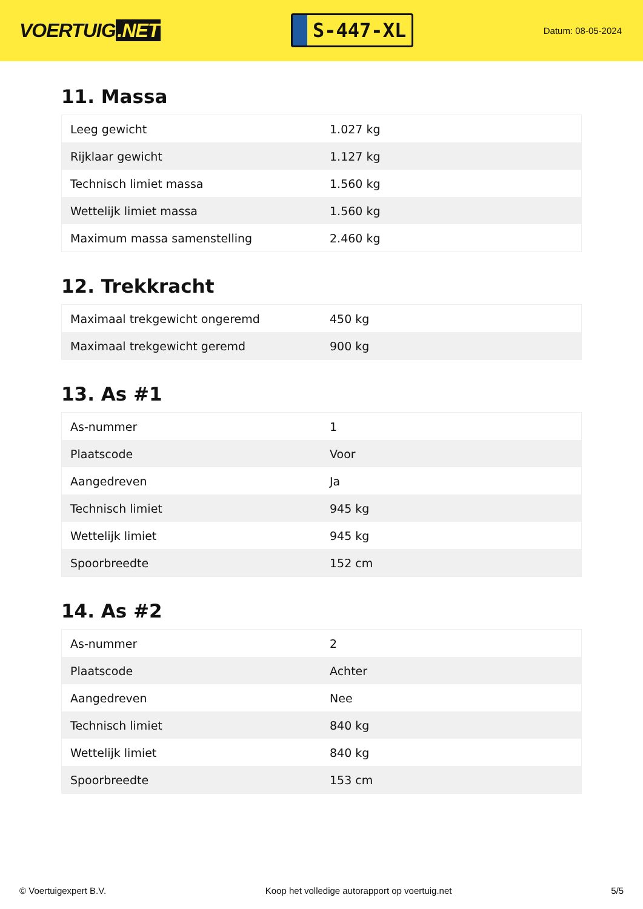VOERTUIG.NET
S-447-XL
Datum: 08-05-2024
11. Massa
| Leeg gewicht | 1.027 kg |
| Rijklaar gewicht | 1.127 kg |
| Technisch limiet massa | 1.560 kg |
| Wettelijk limiet massa | 1.560 kg |
| Maximum massa samenstelling | 2.460 kg |
12. Trekkracht
| Maximaal trekgewicht ongeremd | 450 kg |
| Maximaal trekgewicht geremd | 900 kg |
13. As #1
| As-nummer | 1 |
| Plaatscode | Voor |
| Aangedreven | Ja |
| Technisch limiet | 945 kg |
| Wettelijk limiet | 945 kg |
| Spoorbreedte | 152 cm |
14. As #2
| As-nummer | 2 |
| Plaatscode | Achter |
| Aangedreven | Nee |
| Technisch limiet | 840 kg |
| Wettelijk limiet | 840 kg |
| Spoorbreedte | 153 cm |
© Voertuigexpert B.V. Koop het volledige autorapport op voertuig.net 5/5